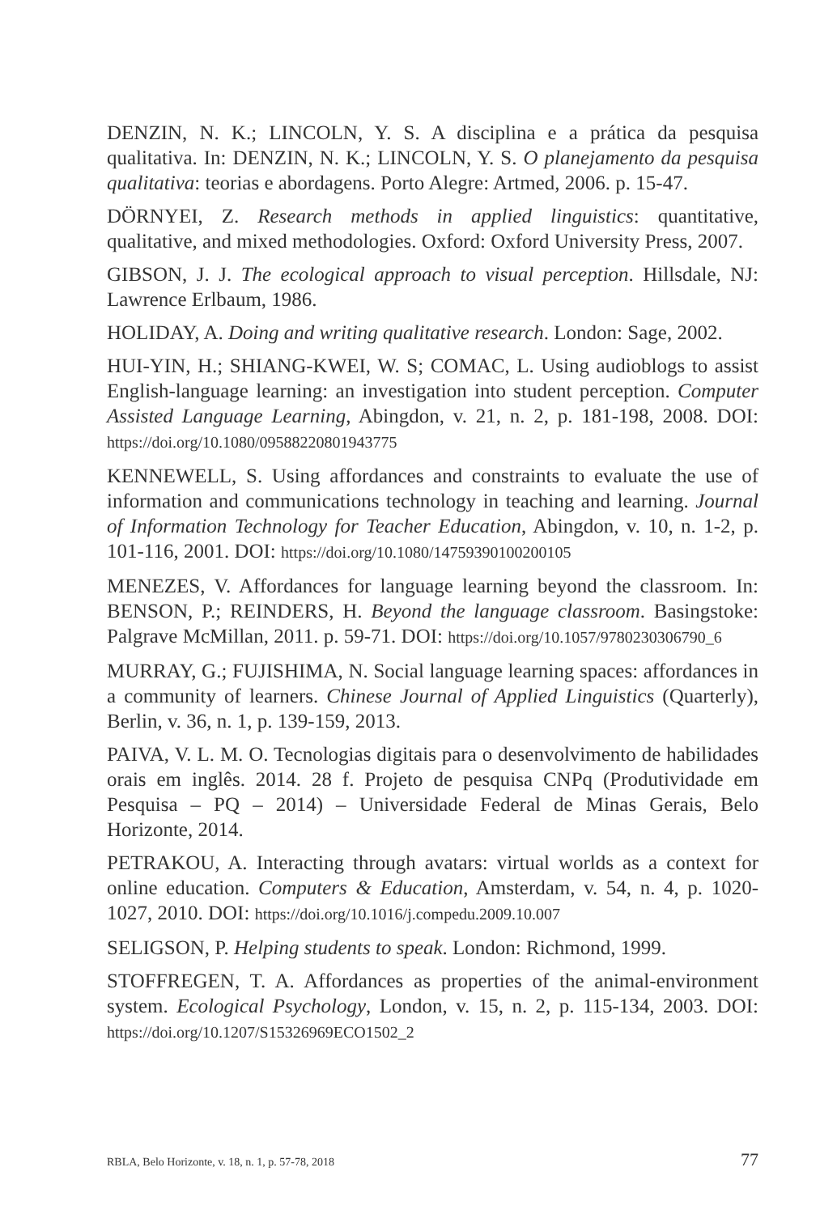DENZIN, N. K.; LINCOLN, Y. S. A disciplina e a prática da pesquisa qualitativa. In: DENZIN, N. K.; LINCOLN, Y. S. O planejamento da pesquisa qualitativa: teorias e abordagens. Porto Alegre: Artmed, 2006. p. 15-47.
DÖRNYEI, Z. Research methods in applied linguistics: quantitative, qualitative, and mixed methodologies. Oxford: Oxford University Press, 2007.
GIBSON, J. J. The ecological approach to visual perception. Hillsdale, NJ: Lawrence Erlbaum, 1986.
HOLIDAY, A. Doing and writing qualitative research. London: Sage, 2002.
HUI-YIN, H.; SHIANG-KWEI, W. S; COMAC, L. Using audioblogs to assist English-language learning: an investigation into student perception. Computer Assisted Language Learning, Abingdon, v. 21, n. 2, p. 181-198, 2008. DOI: https://doi.org/10.1080/09588220801943775
KENNEWELL, S. Using affordances and constraints to evaluate the use of information and communications technology in teaching and learning. Journal of Information Technology for Teacher Education, Abingdon, v. 10, n. 1-2, p. 101-116, 2001. DOI: https://doi.org/10.1080/14759390100200105
MENEZES, V. Affordances for language learning beyond the classroom. In: BENSON, P.; REINDERS, H. Beyond the language classroom. Basingstoke: Palgrave McMillan, 2011. p. 59-71. DOI: https://doi.org/10.1057/9780230306790_6
MURRAY, G.; FUJISHIMA, N. Social language learning spaces: affordances in a community of learners. Chinese Journal of Applied Linguistics (Quarterly), Berlin, v. 36, n. 1, p. 139-159, 2013.
PAIVA, V. L. M. O. Tecnologias digitais para o desenvolvimento de habilidades orais em inglês. 2014. 28 f. Projeto de pesquisa CNPq (Produtividade em Pesquisa – PQ – 2014) – Universidade Federal de Minas Gerais, Belo Horizonte, 2014.
PETRAKOU, A. Interacting through avatars: virtual worlds as a context for online education. Computers & Education, Amsterdam, v. 54, n. 4, p. 1020-1027, 2010. DOI: https://doi.org/10.1016/j.compedu.2009.10.007
SELIGSON, P. Helping students to speak. London: Richmond, 1999.
STOFFREGEN, T. A. Affordances as properties of the animal-environment system. Ecological Psychology, London, v. 15, n. 2, p. 115-134, 2003. DOI: https://doi.org/10.1207/S15326969ECO1502_2
RBLA, Belo Horizonte, v. 18, n. 1, p. 57-78, 2018 77